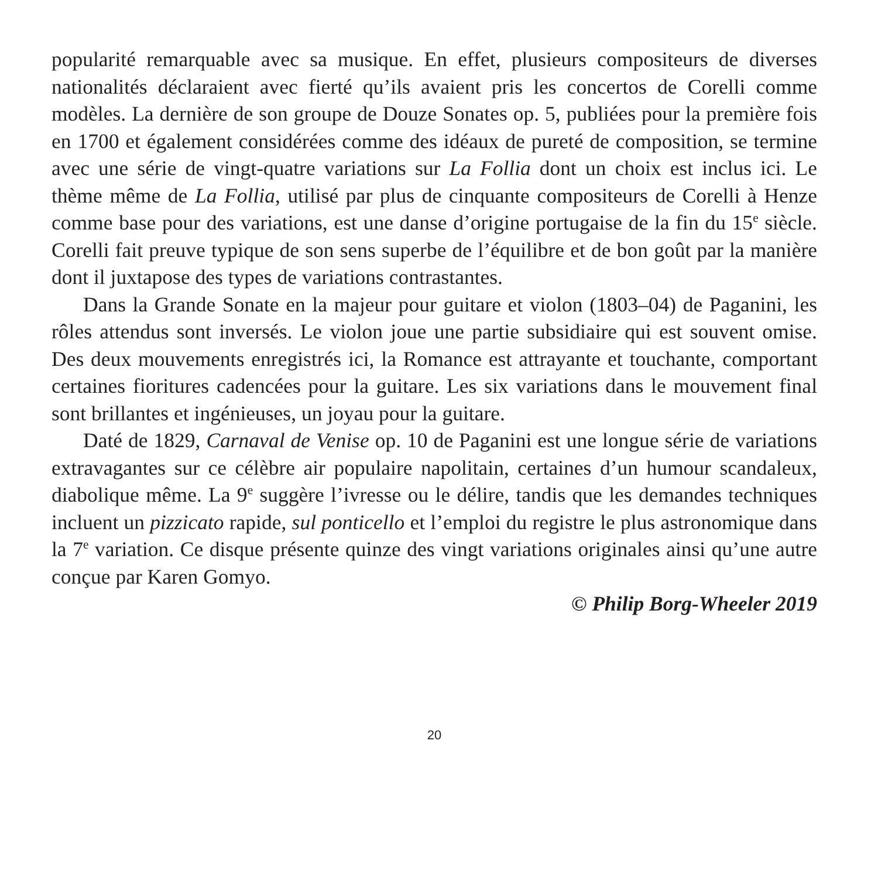popularité remarquable avec sa musique. En effet, plusieurs compositeurs de diverses nationalités déclaraient avec fierté qu’ils avaient pris les concertos de Corelli comme modèles. La dernière de son groupe de Douze Sonates op. 5, publiées pour la première fois en 1700 et également considérées comme des idéaux de pureté de composition, se termine avec une série de vingt-quatre variations sur La Follia dont un choix est inclus ici. Le thème même de La Follia, utilisé par plus de cinquante compositeurs de Corelli à Henze comme base pour des variations, est une danse d’origine portugaise de la fin du 15<sup>e</sup> siècle. Corelli fait preuve typique de son sens superbe de l’équilibre et de bon goût par la manière dont il juxtapose des types de variations contrastantes.
Dans la Grande Sonate en la majeur pour guitare et violon (1803–04) de Paganini, les rôles attendus sont inversés. Le violon joue une partie subsidiaire qui est souvent omise. Des deux mouvements enregistrés ici, la Romance est attrayante et touchante, comportant certaines fioritures cadencées pour la guitare. Les six variations dans le mouvement final sont brillantes et ingénieuses, un joyau pour la guitare.
Daté de 1829, Carnaval de Venise op. 10 de Paganini est une longue série de variations extravagantes sur ce célèbre air populaire napolitain, certaines d’un humour scandaleux, diabolique même. La 9<sup>e</sup> suggère l’ivresse ou le délire, tandis que les demandes techniques incluent un pizzicato rapide, sul ponticello et l’emploi du registre le plus astronomique dans la 7<sup>e</sup> variation. Ce disque présente quinze des vingt variations originales ainsi qu’une autre conçue par Karen Gomyo.
© Philip Borg-Wheeler 2019
20